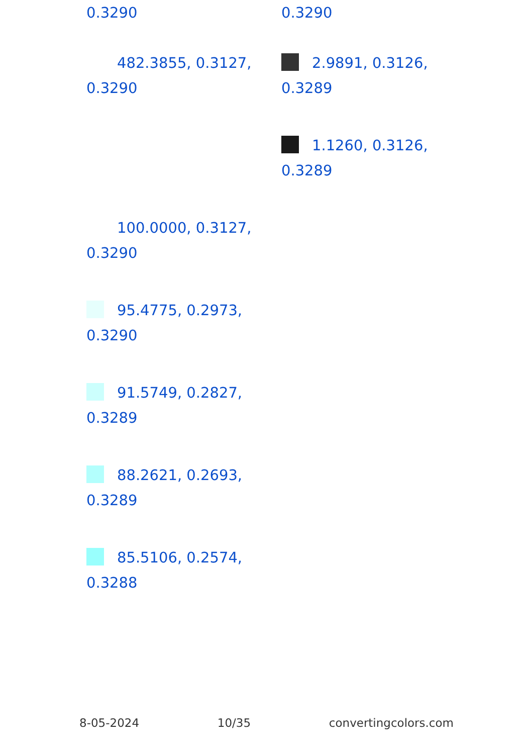0.3290
482.3855, 0.3127,
0.3290
100.0000, 0.3127,
0.3290
95.4775, 0.2973,
0.3290
91.5749, 0.2827,
0.3289
88.2621, 0.2693,
0.3289
85.5106, 0.2574,
0.3288
0.3290
2.9891, 0.3126,
0.3289
1.1260, 0.3126,
0.3289
8-05-2024 10/35 convertingcolors.com